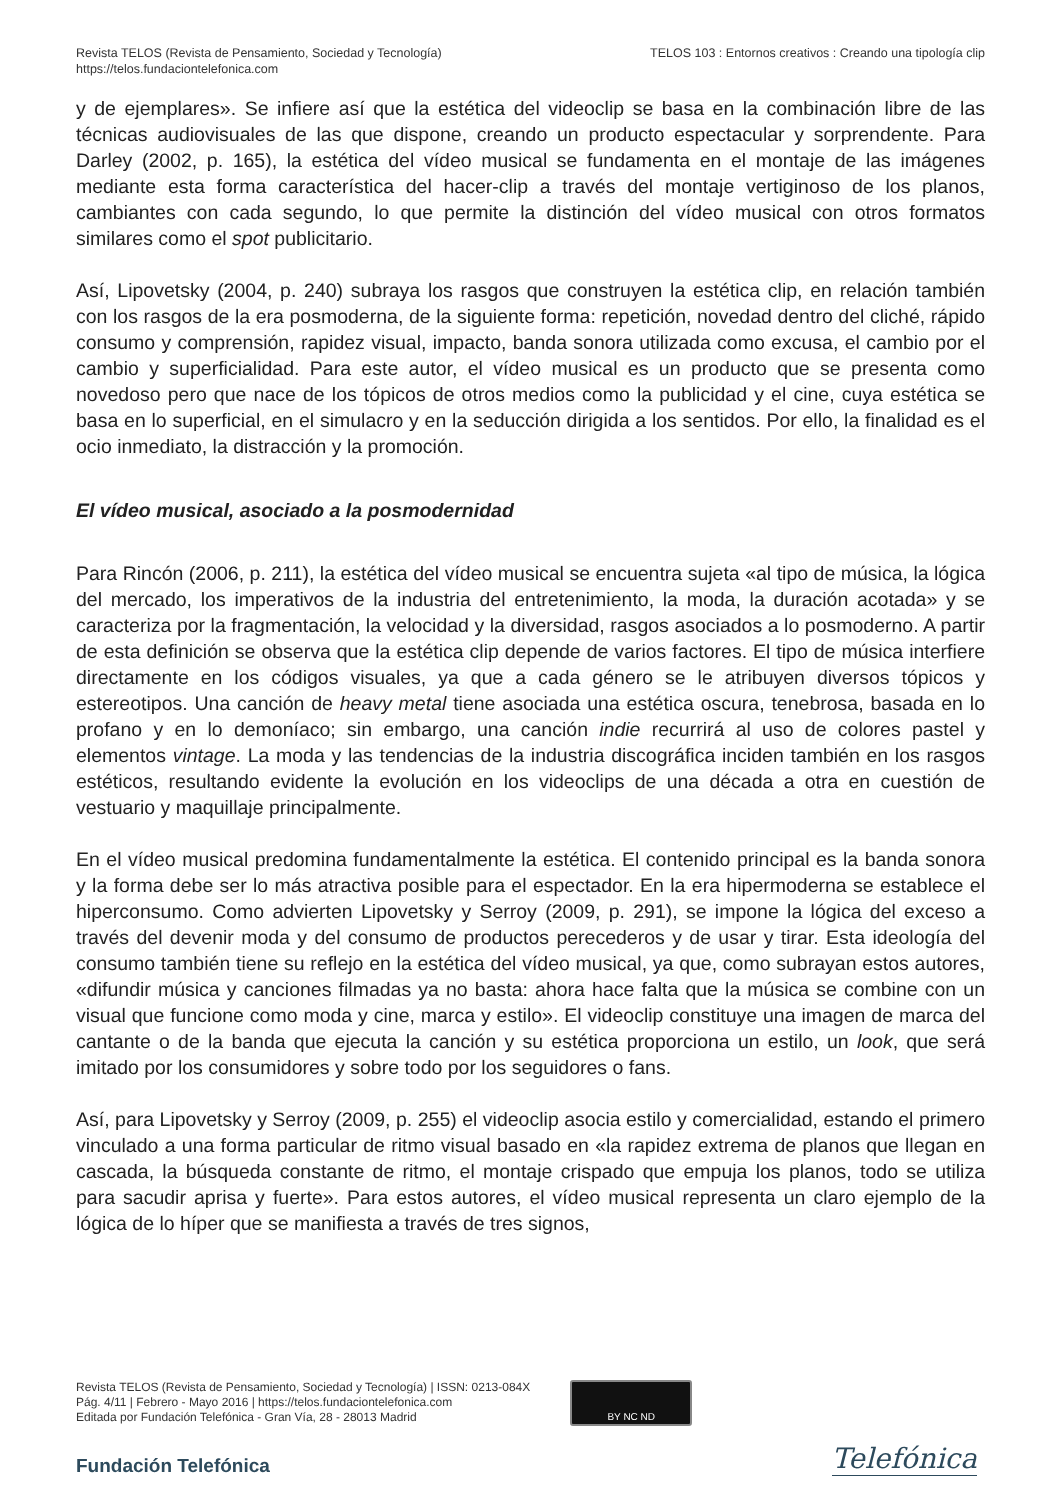Revista TELOS (Revista de Pensamiento, Sociedad y Tecnología)
https://telos.fundaciontelefonica.com
TELOS 103 : Entornos creativos : Creando una tipología clip
y de ejemplares». Se infiere así que la estética del videoclip se basa en la combinación libre de las técnicas audiovisuales de las que dispone, creando un producto espectacular y sorprendente. Para Darley (2002, p. 165), la estética del vídeo musical se fundamenta en el montaje de las imágenes mediante esta forma característica del hacer-clip a través del montaje vertiginoso de los planos, cambiantes con cada segundo, lo que permite la distinción del vídeo musical con otros formatos similares como el spot publicitario.
Así, Lipovetsky (2004, p. 240) subraya los rasgos que construyen la estética clip, en relación también con los rasgos de la era posmoderna, de la siguiente forma: repetición, novedad dentro del cliché, rápido consumo y comprensión, rapidez visual, impacto, banda sonora utilizada como excusa, el cambio por el cambio y superficialidad. Para este autor, el vídeo musical es un producto que se presenta como novedoso pero que nace de los tópicos de otros medios como la publicidad y el cine, cuya estética se basa en lo superficial, en el simulacro y en la seducción dirigida a los sentidos. Por ello, la finalidad es el ocio inmediato, la distracción y la promoción.
El vídeo musical, asociado a la posmodernidad
Para Rincón (2006, p. 211), la estética del vídeo musical se encuentra sujeta «al tipo de música, la lógica del mercado, los imperativos de la industria del entretenimiento, la moda, la duración acotada» y se caracteriza por la fragmentación, la velocidad y la diversidad, rasgos asociados a lo posmoderno. A partir de esta definición se observa que la estética clip depende de varios factores. El tipo de música interfiere directamente en los códigos visuales, ya que a cada género se le atribuyen diversos tópicos y estereotipos. Una canción de heavy metal tiene asociada una estética oscura, tenebrosa, basada en lo profano y en lo demoníaco; sin embargo, una canción indie recurrirá al uso de colores pastel y elementos vintage. La moda y las tendencias de la industria discográfica inciden también en los rasgos estéticos, resultando evidente la evolución en los videoclips de una década a otra en cuestión de vestuario y maquillaje principalmente.
En el vídeo musical predomina fundamentalmente la estética. El contenido principal es la banda sonora y la forma debe ser lo más atractiva posible para el espectador. En la era hipermoderna se establece el hiperconsumo. Como advierten Lipovetsky y Serroy (2009, p. 291), se impone la lógica del exceso a través del devenir moda y del consumo de productos perecederos y de usar y tirar. Esta ideología del consumo también tiene su reflejo en la estética del vídeo musical, ya que, como subrayan estos autores, «difundir música y canciones filmadas ya no basta: ahora hace falta que la música se combine con un visual que funcione como moda y cine, marca y estilo». El videoclip constituye una imagen de marca del cantante o de la banda que ejecuta la canción y su estética proporciona un estilo, un look, que será imitado por los consumidores y sobre todo por los seguidores o fans.
Así, para Lipovetsky y Serroy (2009, p. 255) el videoclip asocia estilo y comercialidad, estando el primero vinculado a una forma particular de ritmo visual basado en «la rapidez extrema de planos que llegan en cascada, la búsqueda constante de ritmo, el montaje crispado que empuja los planos, todo se utiliza para sacudir aprisa y fuerte». Para estos autores, el vídeo musical representa un claro ejemplo de la lógica de lo híper que se manifiesta a través de tres signos,
Revista TELOS (Revista de Pensamiento, Sociedad y Tecnología) | ISSN: 0213-084X
Pág. 4/11 | Febrero - Mayo 2016 | https://telos.fundaciontelefonica.com
Editada por Fundación Telefónica - Gran Vía, 28 - 28013 Madrid
BY NC ND
Fundación Telefónica Telefónica